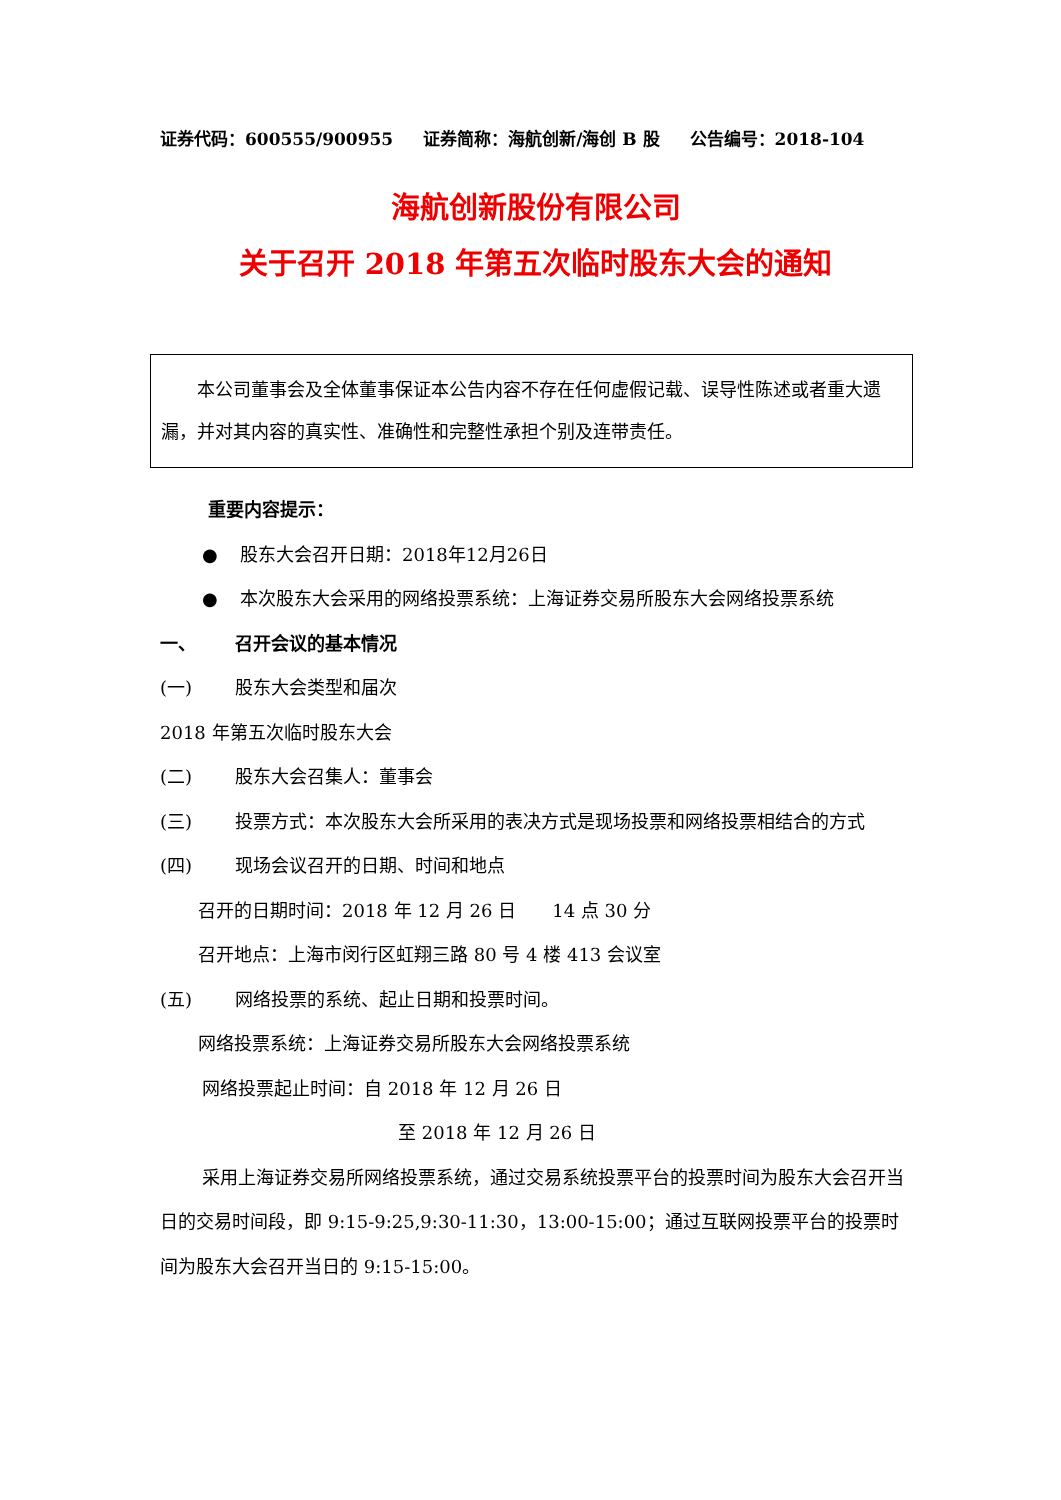证券代码：600555/900955 证券简称：海航创新/海创 B 股 公告编号：2018-104
海航创新股份有限公司
关于召开 2018 年第五次临时股东大会的通知
　　本公司董事会及全体董事保证本公告内容不存在任何虚假记载、误导性陈述或者重大遗漏，并对其内容的真实性、准确性和完整性承担个别及连带责任。
重要内容提示：
● 股东大会召开日期：2018年12月26日
● 本次股东大会采用的网络投票系统：上海证券交易所股东大会网络投票系统
一、 召开会议的基本情况
(一) 股东大会类型和届次
2018 年第五次临时股东大会
(二) 股东大会召集人：董事会
(三) 投票方式：本次股东大会所采用的表决方式是现场投票和网络投票相结合的方式
(四) 现场会议召开的日期、时间和地点
召开的日期时间：2018 年 12 月 26 日　　14 点 30 分
召开地点：上海市闵行区虹翔三路 80 号 4 楼 413 会议室
(五) 网络投票的系统、起止日期和投票时间。
网络投票系统：上海证券交易所股东大会网络投票系统
网络投票起止时间：自 2018 年 12 月 26 日
至 2018 年 12 月 26 日
采用上海证券交易所网络投票系统，通过交易系统投票平台的投票时间为股东大会召开当日的交易时间段，即 9:15-9:25,9:30-11:30，13:00-15:00；通过互联网投票平台的投票时间为股东大会召开当日的 9:15-15:00。